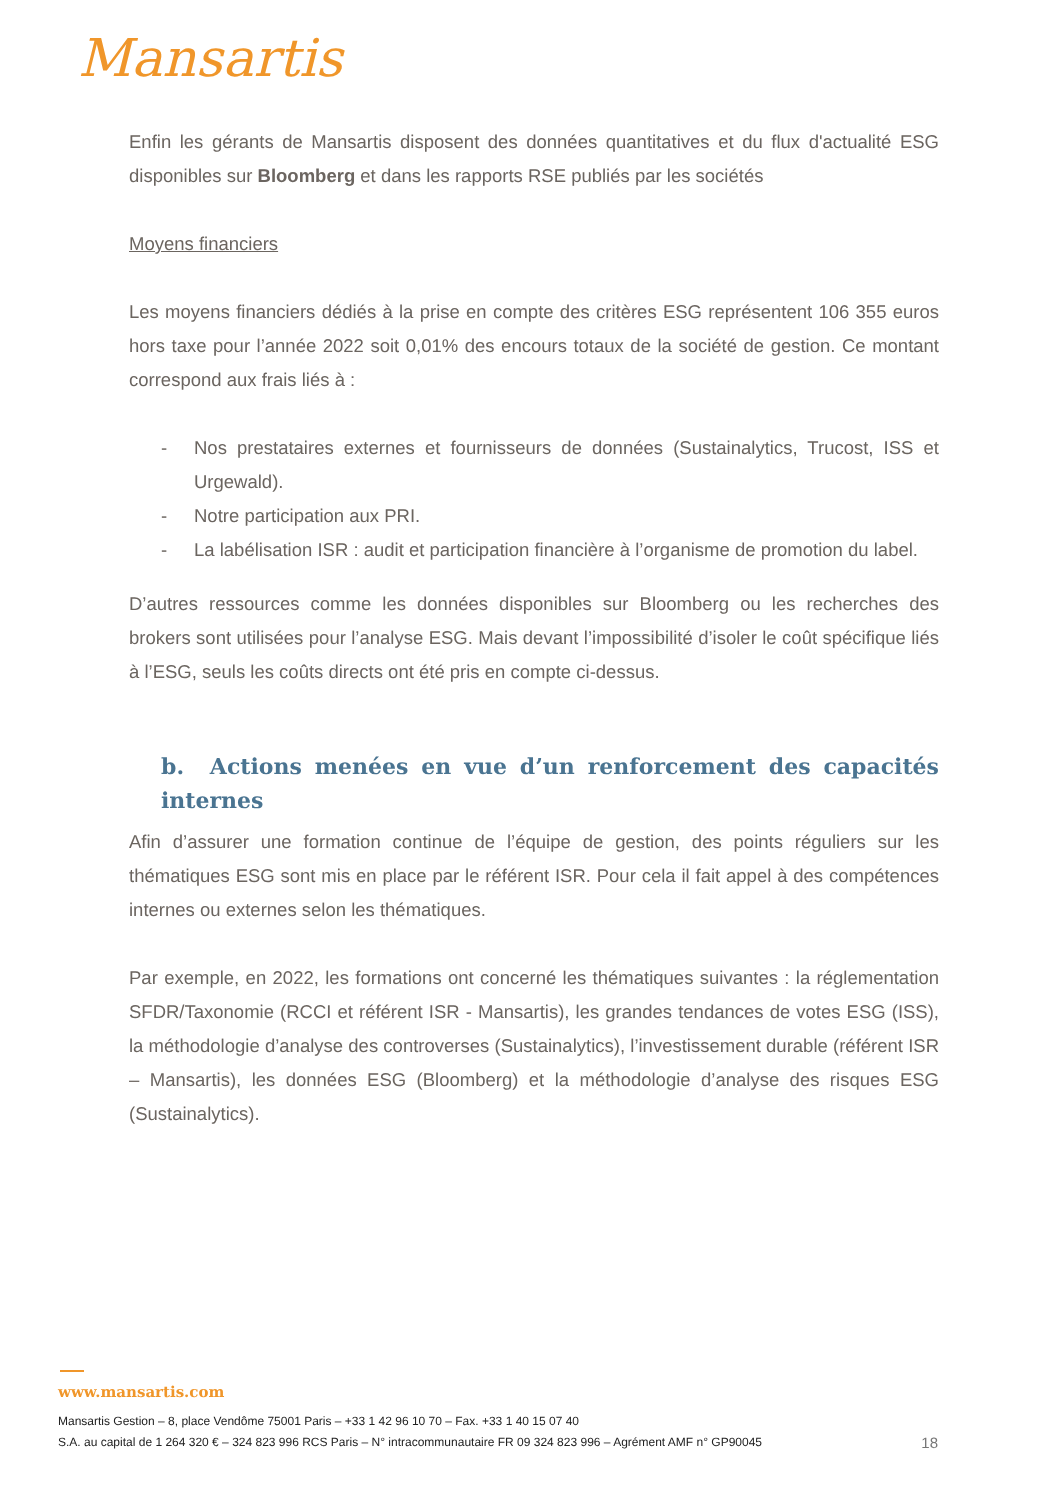Mansartis
Enfin les gérants de Mansartis disposent des données quantitatives et du flux d'actualité ESG disponibles sur Bloomberg et dans les rapports RSE publiés par les sociétés
Moyens financiers
Les moyens financiers dédiés à la prise en compte des critères ESG représentent 106 355 euros hors taxe pour l’année 2022 soit 0,01% des encours totaux de la société de gestion. Ce montant correspond aux frais liés à :
- Nos prestataires externes et fournisseurs de données (Sustainalytics, Trucost, ISS et Urgewald).
- Notre participation aux PRI.
- La labélisation ISR : audit et participation financière à l’organisme de promotion du label.
D’autres ressources comme les données disponibles sur Bloomberg ou les recherches des brokers sont utilisées pour l’analyse ESG. Mais devant l’impossibilité d’isoler le coût spécifique liés à l’ESG, seuls les coûts directs ont été pris en compte ci-dessus.
b. Actions menées en vue d’un renforcement des capacités internes
Afin d’assurer une formation continue de l’équipe de gestion, des points réguliers sur les thématiques ESG sont mis en place par le référent ISR. Pour cela il fait appel à des compétences internes ou externes selon les thématiques.
Par exemple, en 2022, les formations ont concerné les thématiques suivantes : la réglementation SFDR/Taxonomie (RCCI et référent ISR - Mansartis), les grandes tendances de votes ESG (ISS), la méthodologie d’analyse des controverses (Sustainalytics), l’investissement durable (référent ISR – Mansartis), les données ESG (Bloomberg) et la méthodologie d’analyse des risques ESG (Sustainalytics).
www.mansartis.com
Mansartis Gestion – 8, place Vendôme 75001 Paris – +33 1 42 96 10 70 – Fax. +33 1 40 15 07 40
18 S.A. au capital de 1 264 320 € – 324 823 996 RCS Paris – N° intracommunautaire FR 09 324 823 996 – Agrément AMF n° GP90045